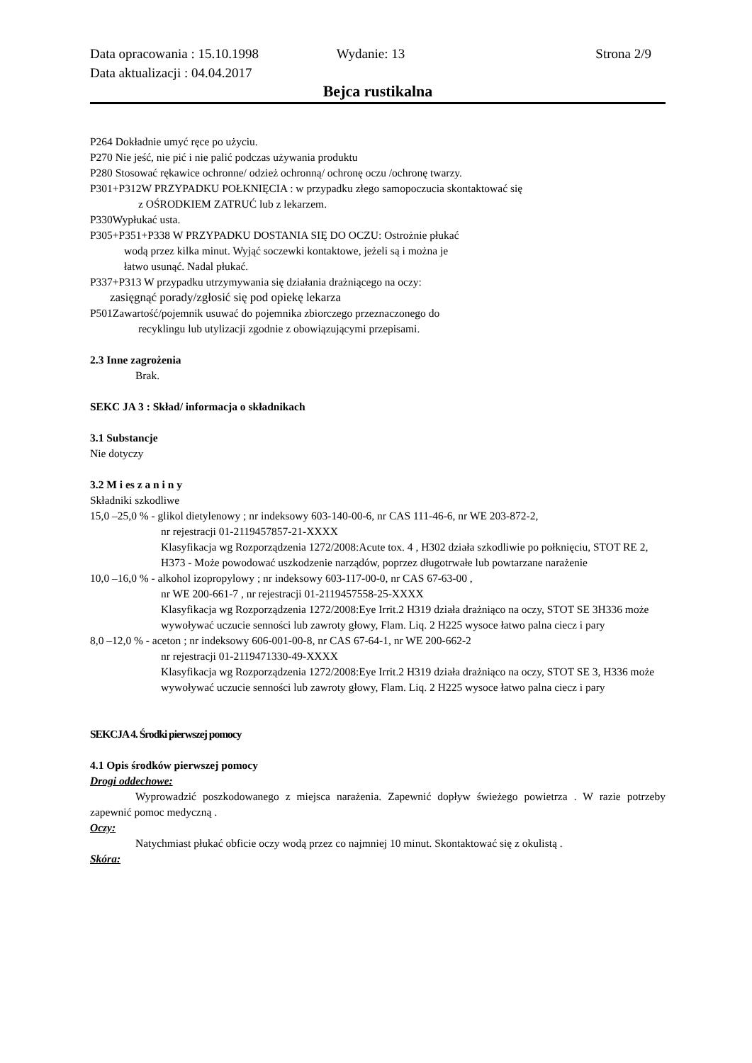Data opracowania : 15.10.1998 Wydanie: 13 Strona 2/9
Data aktualizacji : 04.04.2017
Bejca rustikalna
P264 Dokładnie umyć ręce po użyciu.
P270 Nie jeść, nie pić i nie palić podczas używania produktu
P280 Stosować rękawice ochronne/ odzież ochronną/ ochronę oczu /ochronę twarzy.
P301+P312W PRZYPADKU POŁKNIĘCIA : w przypadku złego samopoczucia skontaktować się
z OŚRODKIEM ZATRUĆ lub z lekarzem.
P330Wypłukać usta.
P305+P351+P338 W PRZYPADKU DOSTANIA SIĘ DO OCZU: Ostrożnie płukać
wodą przez kilka minut. Wyjąć soczewki kontaktowe, jeżeli są i można je
łatwo usunąć. Nadal płukać.
P337+P313 W przypadku utrzymywania się działania drażniącego na oczy:
zasięgnąć porady/zgłosić się pod opiekę lekarza
P501Zawartość/pojemnik usuwać do pojemnika zbiorczego przeznaczonego do
recyklingu lub utylizacji zgodnie z obowiązującymi przepisami.
2.3 Inne zagrożenia
Brak.
SEKC JA 3 : Skład/ informacja o składnikach
3.1 Substancje
Nie dotyczy
3.2 M i es z a n i n y
Składniki szkodliwe
15,0 –25,0 % - glikol dietylenowy ; nr indeksowy 603-140-00-6, nr CAS 111-46-6, nr WE 203-872-2,
nr rejestracji 01-2119457857-21-XXXX
Klasyfikacja wg Rozporządzenia 1272/2008:Acute tox. 4 , H302 działa szkodliwie po połknięciu, STOT RE 2, H373 - Może powodować uszkodzenie narządów, poprzez długotrwałe lub powtarzane narażenie
10,0 –16,0 % - alkohol izopropylowy ; nr indeksowy 603-117-00-0, nr CAS 67-63-00 ,
nr WE 200-661-7 , nr rejestracji 01-2119457558-25-XXXX
Klasyfikacja wg Rozporządzenia 1272/2008:Eye Irrit.2 H319 działa drażniąco na oczy, STOT SE 3H336 może wywoływać uczucie senności lub zawroty głowy, Flam. Liq. 2 H225 wysoce łatwo palna ciecz i pary
8,0 –12,0 % - aceton ; nr indeksowy 606-001-00-8, nr CAS 67-64-1, nr WE 200-662-2
nr rejestracji 01-2119471330-49-XXXX
Klasyfikacja wg Rozporządzenia 1272/2008:Eye Irrit.2 H319 działa drażniąco na oczy, STOT SE 3, H336 może wywoływać uczucie senności lub zawroty głowy, Flam. Liq. 2 H225 wysoce łatwo palna ciecz i pary
SEKCJA 4. Środki pierwszej pomocy
4.1 Opis środków pierwszej pomocy
Drogi oddechowe:
Wyprowadzić poszkodowanego z miejsca narażenia. Zapewnić dopływ świeżego powietrza . W razie potrzeby zapewnić pomoc medyczną .
Oczy:
Natychmiast płukać obficie oczy wodą przez co najmniej 10 minut. Skontaktować się z okulistą .
Skóra: